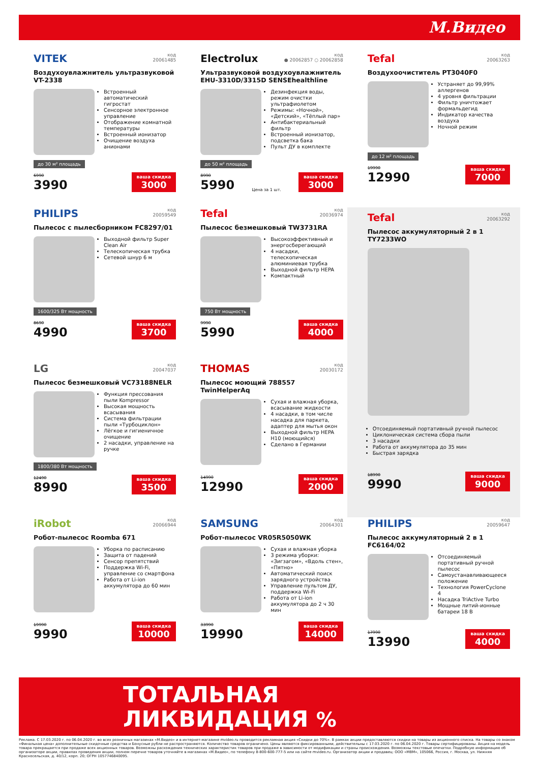М.Видео
VITEK код
20061485
Воздухоувлажнитель ультразвуковой VT-2338
Встроенный автоматический гигростат
Сенсорное электронное управление
Отображение комнатной температуры
Встроенный ионизатор
Очищение воздуха анионами
до 30 м² площадь
6990
3990
ваша скидка
3000
Electrolux код
● 20062857 ○ 20062858
Ультразвуковой воздухоувлажнитель EHU-3310D/3315D SENSEhealthline
Дезинфекция воды, режим очистки ультрафиолетом
Режимы: «Ночной», «Детский», «Тёплый пар»
Антибактериальный фильтр
Встроенный ионизатор, подсветка бака
Пульт ДУ в комплекте
до 50 м² площадь
8990
5990
Цена за 1 шт.
ваша скидка
3000
Tefal код
20063263
Воздухоочиститель PT3040F0
Устраняет до 99,99% аллергенов
4 уровня фильтрации
Фильтр уничтожает формальдегид
Индикатор качества воздуха
Ночной режим
до 12 м² площадь
19990
12990
ваша скидка
7000
PHILIPS код
20059549
Пылесос с пылесборником FC8297/01
Выходной фильтр Super Clean Air
Телескопическая трубка
Сетевой шнур 6 м
1600/325 Вт мощность
8690
4990
ваша скидка
3700
Tefal код
20036974
Пылесос безмешковый TW3731RA
Высокоэффективный и энергосберегающий
4 насадки, телескопическая алюминиевая трубка
Выходной фильтр HEPA
Компактный
750 Вт мощность
9990
5990
ваша скидка
4000
Tefal код
20063292
Пылесос аккумуляторный 2 в 1 TY7233WO
Отсоединяемый портативный ручной пылесос
Циклоническая система сбора пыли
3 насадки
Работа от аккумулятора до 35 мин
Быстрая зарядка
18990
9990
ваша скидка
9000
LG код
20047037
Пылесос безмешковый VC73188NELR
Функция прессования пыли Kompressor
Высокая мощность всасывания
Система фильтрации пыли «Турбоциклон»
Лёгкое и гигиеничное очищение
2 насадки, управление на ручке
1800/380 Вт мощность
12490
8990
ваша скидка
3500
THOMAS код
20030172
Пылесос моющий 788557 TwinHelperAq
Сухая и влажная уборка, всасывание жидкости
4 насадки, в том числе насадка для паркета, адаптер для мытья окон
Выходной фильтр HEPA H10 (моющийся)
Сделано в Германии
14990
12990
ваша скидка
2000
iRobot код
20066944
Робот-пылесос Roomba 671
Уборка по расписанию
Защита от падений
Сенсор препятствий
Поддержка Wi-Fi, управление со смартфона
Работа от Li-ion аккумулятора до 60 мин
19990
9990
ваша скидка
10000
SAMSUNG код
20064301
Робот-пылесос VR05R5050WK
Сухая и влажная уборка
3 режима уборки: «Зигзагом», «Вдоль стен», «Пятно»
Автоматический поиск зарядного устройства
Управление пультом ДУ, поддержка Wi-Fi
Работа от Li-ion аккумулятора до 2 ч 30 мин
33990
19990
ваша скидка
14000
PHILIPS код
20059647
Пылесос аккумуляторный 2 в 1 FC6164/02
Отсоединяемый портативный ручной пылесос
Самоустанавливающееся положение
Технология PowerCyclone 4
Насадка TriActive Turbo
Мощные литий-ионные батареи 18 В
17990
13990
ваша скидка
4000
ТОТАЛЬНАЯ
ЛИКВИДАЦИЯ %
Реклама. С 17.03.2020 г. по 06.04.2020 г. во всех розничных магазинах «М.Видео» и в интернет-магазине mvideo.ru проводится рекламная акция «Скидки до 70%». В рамках акции предоставляются скидки на товары из акционного списка. На товары со знаком «Финальная цена» дополнительные скидочные средства и Бонусные рубли не распространяются. Количество товаров ограничено. Цены являются фиксированными, действительны с 17.03.2020 г. по 06.04.2020 г. Товары сертифицированы. Акция на модель товара прекращается при продаже всех акционных товаров. Возможны расхождения технических характеристик товаров при продаже в зависимости от модификации и страны происхождения. Возможны текстовые опечатки. Подробную информацию об организаторе акции, правилах проведения акции, полном перечне товаров уточняйте в магазинах «М.Видео», по телефону 8-800-600-777-5 или на сайте mvideo.ru. Организатор акции и продавец: ООО «МВМ», 105066, Россия, г. Москва, ул. Нижняя Красносельская, д. 40/12, корп. 20; ОГРН 1057746840095.